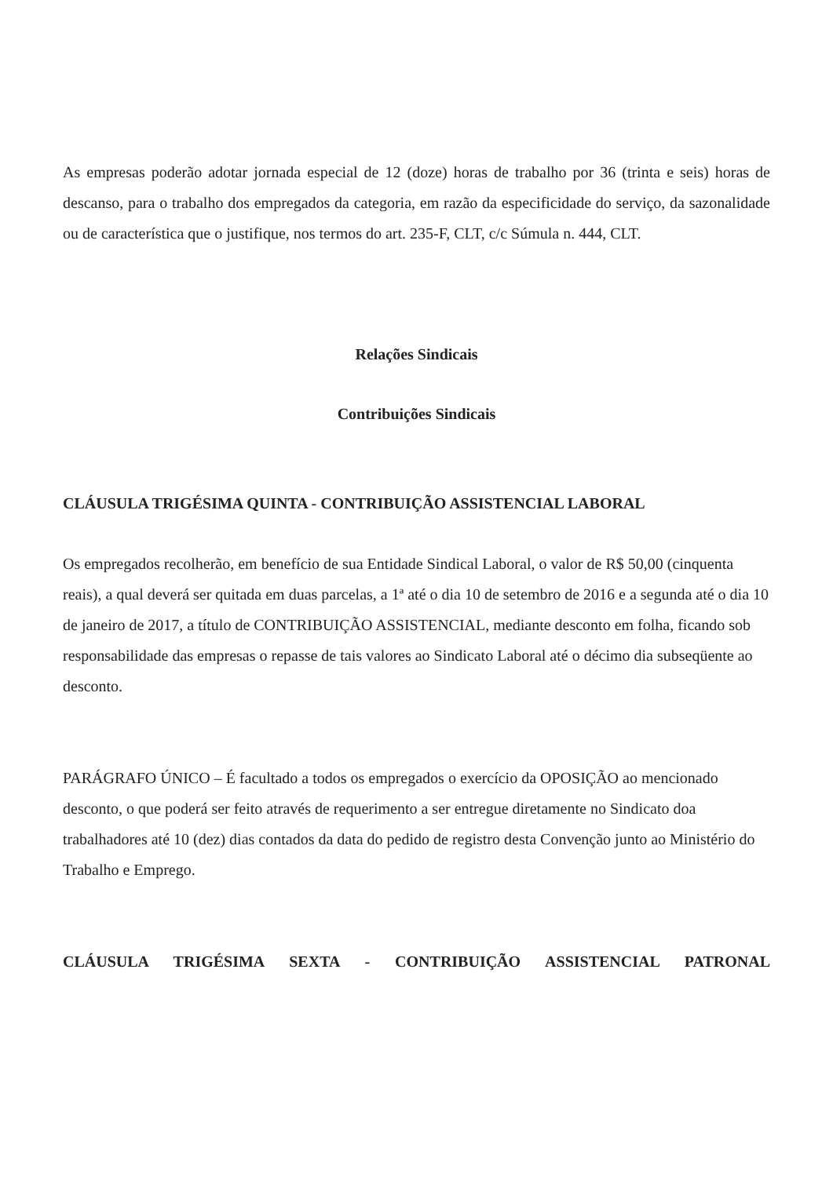As empresas poderão adotar jornada especial de 12 (doze) horas de trabalho por 36 (trinta e seis) horas de descanso, para o trabalho dos empregados da categoria, em razão da especificidade do serviço, da sazonalidade ou de característica que o justifique, nos termos do art. 235-F, CLT, c/c Súmula n. 444, CLT.
Relações Sindicais
Contribuições Sindicais
CLÁUSULA TRIGÉSIMA QUINTA - CONTRIBUIÇÃO ASSISTENCIAL LABORAL
Os empregados recolherão, em benefício de sua Entidade Sindical Laboral, o valor de R$ 50,00 (cinquenta reais), a qual deverá ser quitada em duas parcelas, a 1ª até o dia 10 de setembro de 2016 e a segunda até o dia 10 de janeiro de 2017, a título de CONTRIBUIÇÃO ASSISTENCIAL, mediante desconto em folha, ficando sob responsabilidade das empresas o repasse de tais valores ao Sindicato Laboral até o décimo dia subseqüente ao desconto.
PARÁGRAFO ÚNICO – É facultado a todos os empregados o exercício da OPOSIÇÃO ao mencionado desconto, o que poderá ser feito através de requerimento a ser entregue diretamente no Sindicato doa trabalhadores até 10 (dez) dias contados da data do pedido de registro desta Convenção junto ao Ministério do Trabalho e Emprego.
CLÁUSULA TRIGÉSIMA SEXTA - CONTRIBUIÇÃO ASSISTENCIAL PATRONAL